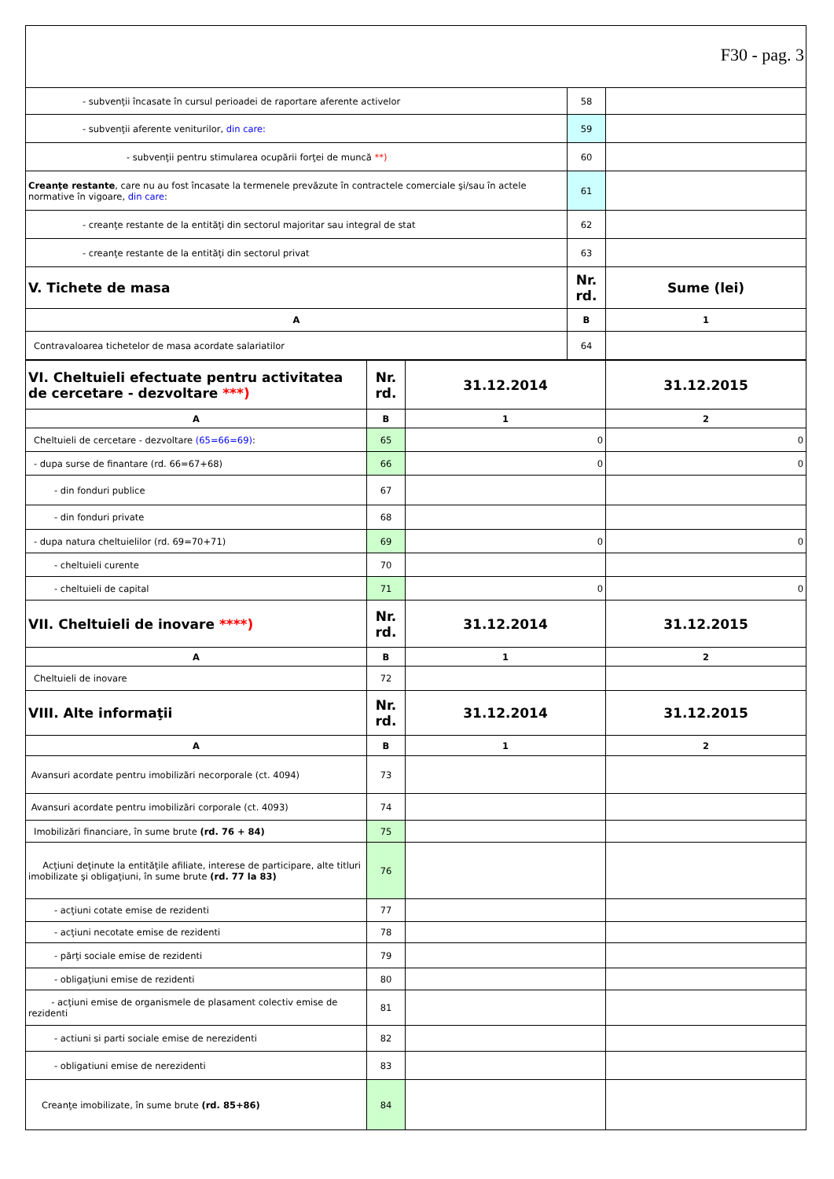F30 - pag. 3
| - subvenţii încasate în cursul perioadei de raportare aferente activelor | 58 | |
| - subvenţii aferente veniturilor, din care: | 59 | |
| - subvenţii pentru stimularea ocupării forţei de muncă **) | 60 | |
| Creanţe restante , care nu au fost încasate la termenele prevăzute în contractele comerciale şi/sau în actele normative în vigoare, din care : | 61 | |
| - creanţe restante de la entităţi din sectorul majoritar sau integral de stat | 62 | |
| - creanţe restante de la entităţi din sectorul privat | 63 | |
| V. Tichete de masa | Nr. rd. | Sume (lei) |
| A | B | 1 |
| Contravaloarea tichetelor de masa acordate salariatilor | 64 | |
| VI. Cheltuieli efectuate pentru activitatea de cercetare - dezvoltare ***) | Nr. rd. | 31.12.2014 | 31.12.2015 |
| A | B | 1 | 2 |
| Cheltuieli de cercetare - dezvoltare (65=66=69) : | 65 | 0 | 0 |
| - dupa surse de finantare (rd. 66=67+68) | 66 | 0 | 0 |
| - din fonduri publice | 67 | | |
| - din fonduri private | 68 | | |
| - dupa natura cheltuielilor (rd. 69=70+71) | 69 | 0 | 0 |
| - cheltuieli curente | 70 | | |
| - cheltuieli de capital | 71 | 0 | 0 |
| VII. Cheltuieli de inovare ****) | Nr. rd. | 31.12.2014 | 31.12.2015 |
| A | B | 1 | 2 |
| Cheltuieli de inovare | 72 | | |
| VIII. Alte informaţii | Nr. rd. | 31.12.2014 | 31.12.2015 |
| A | B | 1 | 2 |
| Avansuri acordate pentru imobilizări necorporale (ct. 4094) | 73 | | |
| Avansuri acordate pentru imobilizări corporale (ct. 4093) | 74 | | |
| Imobilizări financiare, în sume brute (rd. 76 + 84) | 75 | | |
| Acţiuni deţinute la entităţile afiliate, interese de participare, alte titluri imobilizate şi obligaţiuni, în sume brute (rd. 77 la 83) | 76 | | |
| - acţiuni cotate emise de rezidenti | 77 | | |
| - acţiuni necotate emise de rezidenti | 78 | | |
| - părţi sociale emise de rezidenti | 79 | | |
| - obligaţiuni emise de rezidenti | 80 | | |
| - acţiuni emise de organismele de plasament colectiv emise de rezidenti | 81 | | |
| - actiuni si parti sociale emise de nerezidenti | 82 | | |
| - obligatiuni emise de nerezidenti | 83 | | |
| Creanţe imobilizate, în sume brute (rd. 85+86) | 84 | | |